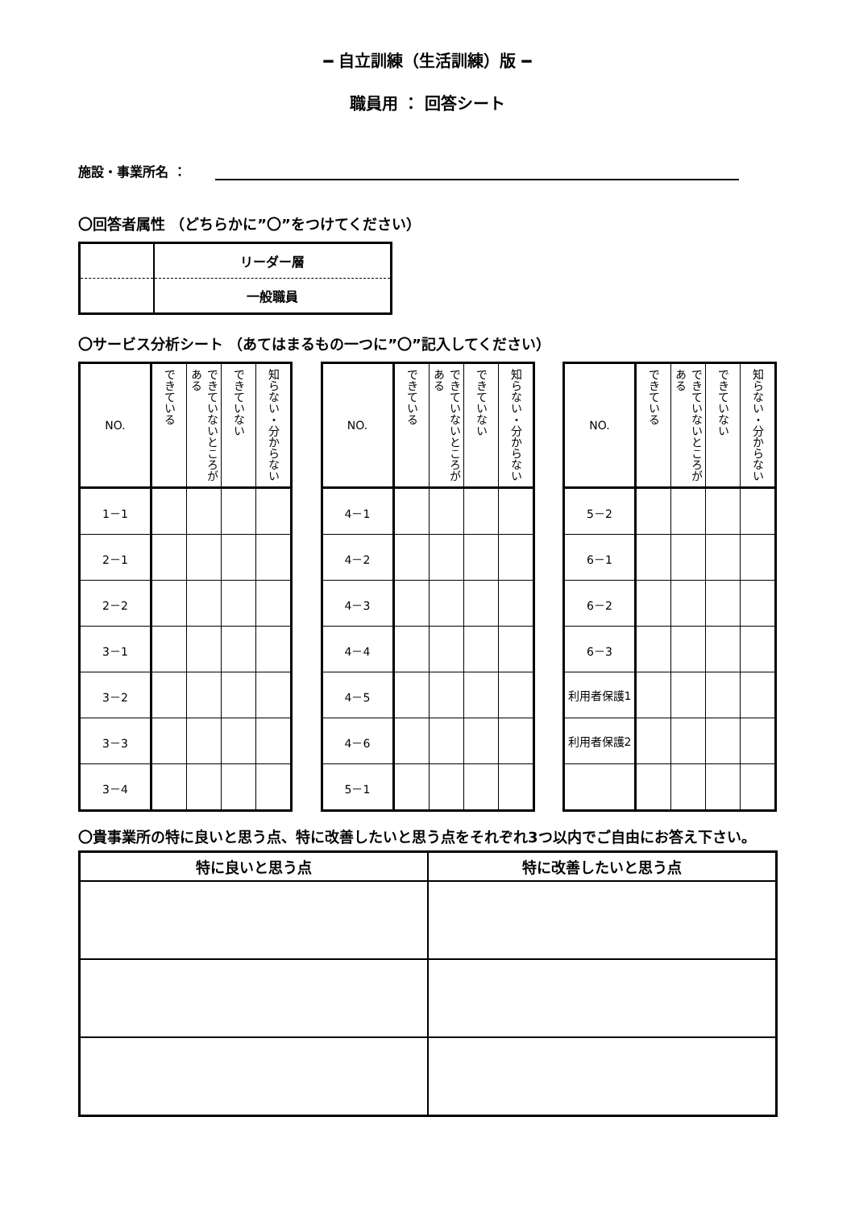━ 自立訓練（生活訓練）版 ━
職員用 ： 回答シート
施設・事業所名 ：
〇回答者属性 （どちらかに”〇”をつけてください）
| | リーダー層 |
| | 一般職員 |
〇サービス分析シート （あてはまるもの一つに”〇”記入してください）
| NO. | できている | できていないところがある | できていない | 知らない・分からない |
| --- | --- | --- | --- | --- |
| 1－1 | | | | |
| 2－1 | | | | |
| 2－2 | | | | |
| 3－1 | | | | |
| 3－2 | | | | |
| 3－3 | | | | |
| 3－4 | | | | |
| NO. | できている | できていないところがある | できていない | 知らない・分からない |
| --- | --- | --- | --- | --- |
| 4－1 | | | | |
| 4－2 | | | | |
| 4－3 | | | | |
| 4－4 | | | | |
| 4－5 | | | | |
| 4－6 | | | | |
| 5－1 | | | | |
| NO. | できている | できていないところがある | できていない | 知らない・分からない |
| --- | --- | --- | --- | --- |
| 5－2 | | | | |
| 6－1 | | | | |
| 6－2 | | | | |
| 6－3 | | | | |
| 利用者保護1 | | | | |
| 利用者保護2 | | | | |
〇貴事業所の特に良いと思う点、特に改善したいと思う点をそれぞれ3つ以内でご自由にお答え下さい。
| 特に良いと思う点 | 特に改善したいと思う点 |
| --- | --- |